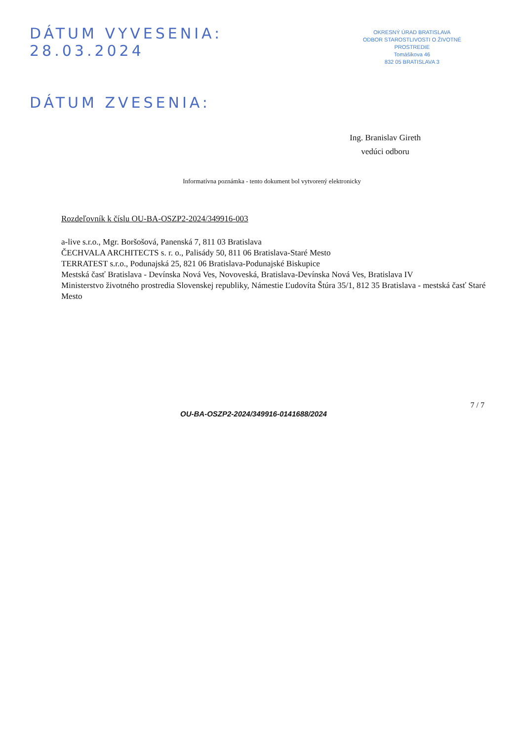DÁTUM VYVESENIA: 28.03.2024
DÁTUM ZVESENIA:
OKRESNÝ ÚRAD BRATISLAVA
ODBOR STAROSTLIVOSTI O ŽIVOTNÉ PROSTREDIE
Tomášikova 46
832 05 BRATISLAVA 3
Ing. Branislav Gireth
vedúci odboru
Informatívna poznámka - tento dokument bol vytvorený elektronicky
Rozdeľovník k číslu OU-BA-OSZP2-2024/349916-003
a-live s.r.o., Mgr. Boršošová, Panenská 7, 811 03 Bratislava
ČECHVALA ARCHITECTS s. r. o., Palisády 50, 811 06 Bratislava-Staré Mesto
TERRATEST s.r.o., Podunajská 25, 821 06 Bratislava-Podunajské Biskupice
Mestská časť Bratislava - Devínska Nová Ves, Novoveská, Bratislava-Devínska Nová Ves, Bratislava IV
Ministerstvo životného prostredia Slovenskej republiky, Námestie Ľudovíta Štúra 35/1, 812 35 Bratislava - mestská časť Staré Mesto
OU-BA-OSZP2-2024/349916-0141688/2024
7 / 7